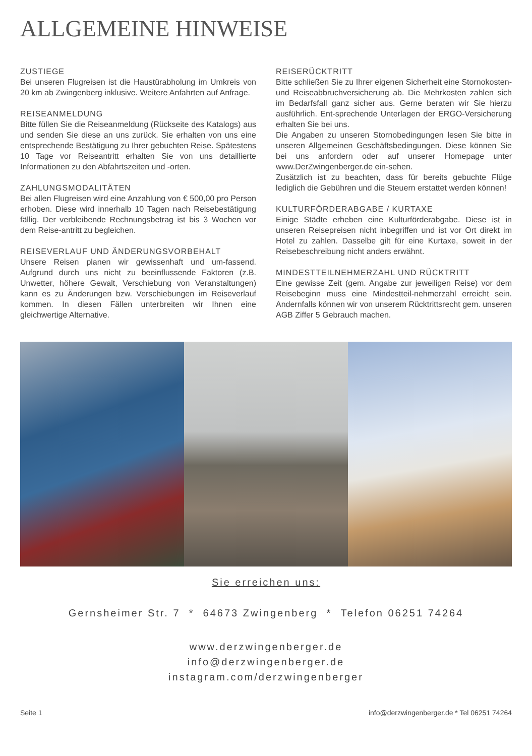ALLGEMEINE HINWEISE
ZUSTIEGE
Bei unseren Flugreisen ist die Haustürabholung im Umkreis von 20 km ab Zwingenberg inklusive. Weitere Anfahrten auf Anfrage.
REISEANMELDUNG
Bitte füllen Sie die Reiseanmeldung (Rückseite des Katalogs) aus und senden Sie diese an uns zurück. Sie erhalten von uns eine entsprechende Bestätigung zu Ihrer gebuchten Reise. Spätestens 10 Tage vor Reiseantritt erhalten Sie von uns detaillierte Informationen zu den Abfahrtszeiten und -orten.
ZAHLUNGSMODALITÄTEN
Bei allen Flugreisen wird eine Anzahlung von € 500,00 pro Person erhoben. Diese wird innerhalb 10 Tagen nach Reisebestätigung fällig. Der verbleibende Rechnungsbetrag ist bis 3 Wochen vor dem Reise-antritt zu begleichen.
REISEVERLAUF UND ÄNDERUNGSVORBEHALT
Unsere Reisen planen wir gewissenhaft und um-fassend. Aufgrund durch uns nicht zu beeinflussende Faktoren (z.B. Unwetter, höhere Gewalt, Verschiebung von Veranstaltungen) kann es zu Änderungen bzw. Verschiebungen im Reiseverlauf kommen. In diesen Fällen unterbreiten wir Ihnen eine gleichwertige Alternative.
REISERÜCKTRITT
Bitte schließen Sie zu Ihrer eigenen Sicherheit eine Stornokosten- und Reiseabbruchversicherung ab. Die Mehrkosten zahlen sich im Bedarfsfall ganz sicher aus. Gerne beraten wir Sie hierzu ausführlich. Ent-sprechende Unterlagen der ERGO-Versicherung erhalten Sie bei uns.
Die Angaben zu unseren Stornobedingungen lesen Sie bitte in unseren Allgemeinen Geschäftsbedingungen. Diese können Sie bei uns anfordern oder auf unserer Homepage unter www.DerZwingenberger.de ein-sehen.
Zusätzlich ist zu beachten, dass für bereits gebuchte Flüge lediglich die Gebühren und die Steuern erstattet werden können!
KULTURFÖRDERABGABE / KURTAXE
Einige Städte erheben eine Kulturförderabgabe. Diese ist in unseren Reisepreisen nicht inbegriffen und ist vor Ort direkt im Hotel zu zahlen. Dasselbe gilt für eine Kurtaxe, soweit in der Reisebeschreibung nicht anders erwähnt.
MINDESTTEILNEHMERZAHL UND RÜCKTRITT
Eine gewisse Zeit (gem. Angabe zur jeweiligen Reise) vor dem Reisebeginn muss eine Mindestteil-nehmerzahl erreicht sein. Andernfalls können wir von unserem Rücktrittsrecht gem. unseren AGB Ziffer 5 Gebrauch machen.
Sie erreichen uns:
Gernsheimer Str. 7 * 64673 Zwingenberg * Telefon 06251 74264
www.derzwingenberger.de
info@derzwingenberger.de
instagram.com/derzwingenberger
Seite 1 info@derzwingenberger.de * Tel 06251 74264